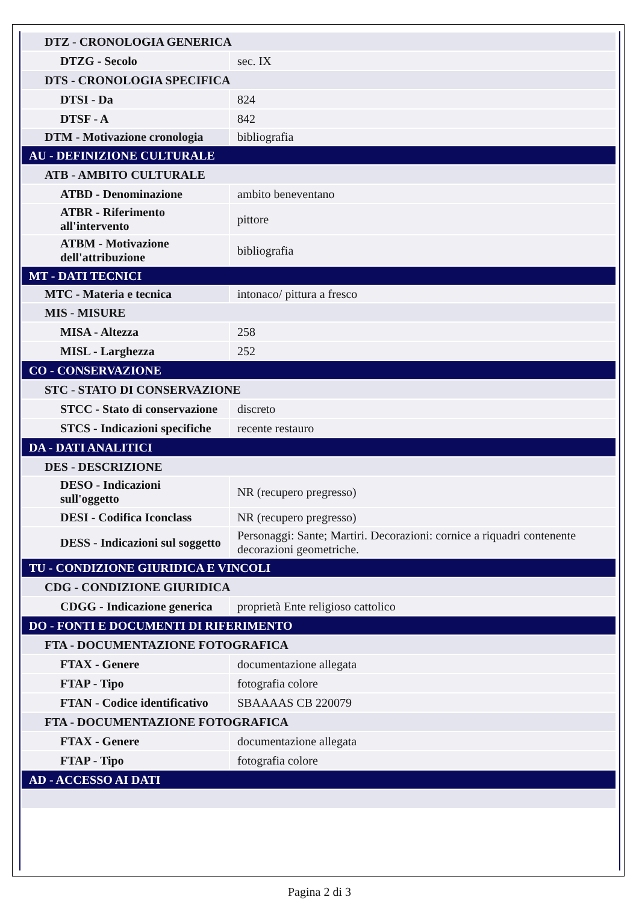| DTZ - CRONOLOGIA GENERICA | |
| DTZG - Secolo | sec. IX |
| DTS - CRONOLOGIA SPECIFICA | |
| DTSI - Da | 824 |
| DTSF - A | 842 |
| DTM - Motivazione cronologia | bibliografia |
| AU - DEFINIZIONE CULTURALE | |
| ATB - AMBITO CULTURALE | |
| ATBD - Denominazione | ambito beneventano |
| ATBR - Riferimento all'intervento | pittore |
| ATBM - Motivazione dell'attribuzione | bibliografia |
| MT - DATI TECNICI | |
| MTC - Materia e tecnica | intonaco/ pittura a fresco |
| MIS - MISURE | |
| MISA - Altezza | 258 |
| MISL - Larghezza | 252 |
| CO - CONSERVAZIONE | |
| STC - STATO DI CONSERVAZIONE | |
| STCC - Stato di conservazione | discreto |
| STCS - Indicazioni specifiche | recente restauro |
| DA - DATI ANALITICI | |
| DES - DESCRIZIONE | |
| DESO - Indicazioni sull'oggetto | NR (recupero pregresso) |
| DESI - Codifica Iconclass | NR (recupero pregresso) |
| DESS - Indicazioni sul soggetto | Personaggi: Sante; Martiri. Decorazioni: cornice a riquadri contenente decorazioni geometriche. |
| TU - CONDIZIONE GIURIDICA E VINCOLI | |
| CDG - CONDIZIONE GIURIDICA | |
| CDGG - Indicazione generica | proprietà Ente religioso cattolico |
| DO - FONTI E DOCUMENTI DI RIFERIMENTO | |
| FTA - DOCUMENTAZIONE FOTOGRAFICA | |
| FTAX - Genere | documentazione allegata |
| FTAP - Tipo | fotografia colore |
| FTAN - Codice identificativo | SBAAAAS CB 220079 |
| FTA - DOCUMENTAZIONE FOTOGRAFICA | |
| FTAX - Genere | documentazione allegata |
| FTAP - Tipo | fotografia colore |
| AD - ACCESSO AI DATI | |
Pagina 2 di 3